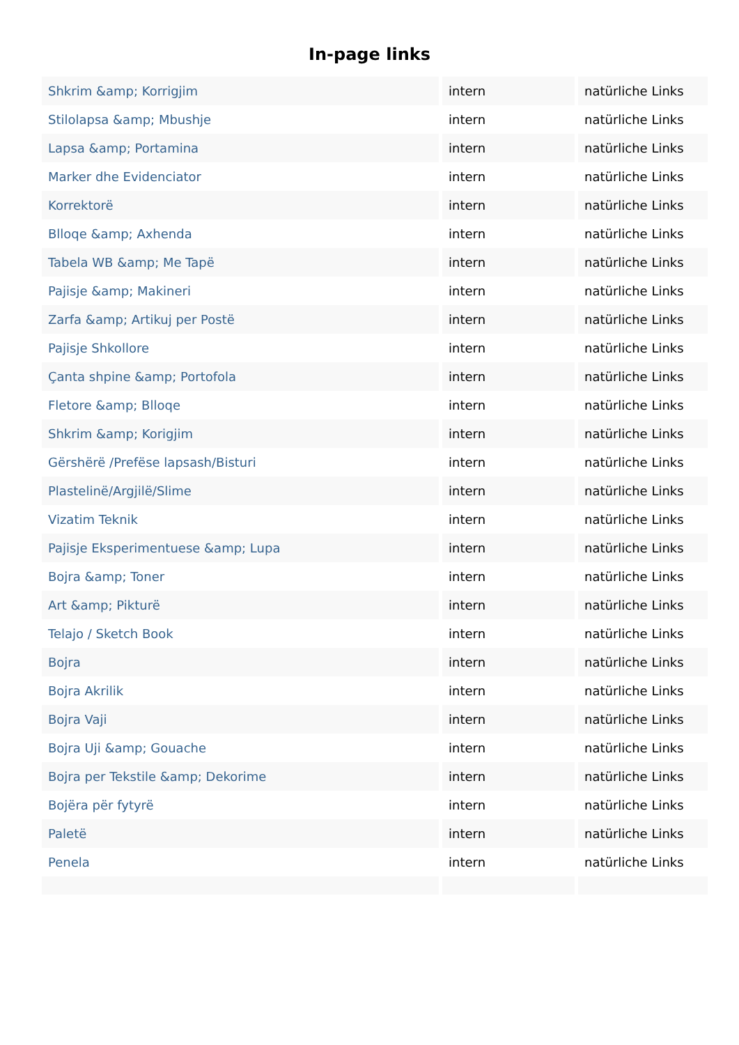In-page links
| Shkrim &amp; Korrigjim | intern | natürliche Links |
| Stilolapsa &amp; Mbushje | intern | natürliche Links |
| Lapsa &amp; Portamina | intern | natürliche Links |
| Marker dhe Evidenciator | intern | natürliche Links |
| Korrektorë | intern | natürliche Links |
| Blloqe &amp; Axhenda | intern | natürliche Links |
| Tabela WB &amp; Me Tapë | intern | natürliche Links |
| Pajisje &amp; Makineri | intern | natürliche Links |
| Zarfa &amp; Artikuj per Postë | intern | natürliche Links |
| Pajisje Shkollore | intern | natürliche Links |
| Çanta shpine &amp; Portofola | intern | natürliche Links |
| Fletore &amp; Blloqe | intern | natürliche Links |
| Shkrim &amp; Korigjim | intern | natürliche Links |
| Gërshërë /Prefëse lapsash/Bisturi | intern | natürliche Links |
| Plastelinë/Argjilë/Slime | intern | natürliche Links |
| Vizatim Teknik | intern | natürliche Links |
| Pajisje Eksperimentuese &amp; Lupa | intern | natürliche Links |
| Bojra &amp; Toner | intern | natürliche Links |
| Art &amp; Pikturë | intern | natürliche Links |
| Telajo / Sketch Book | intern | natürliche Links |
| Bojra | intern | natürliche Links |
| Bojra Akrilik | intern | natürliche Links |
| Bojra Vaji | intern | natürliche Links |
| Bojra Uji &amp; Gouache | intern | natürliche Links |
| Bojra per Tekstile &amp; Dekorime | intern | natürliche Links |
| Bojëra për fytyrë | intern | natürliche Links |
| Paletë | intern | natürliche Links |
| Penela | intern | natürliche Links |